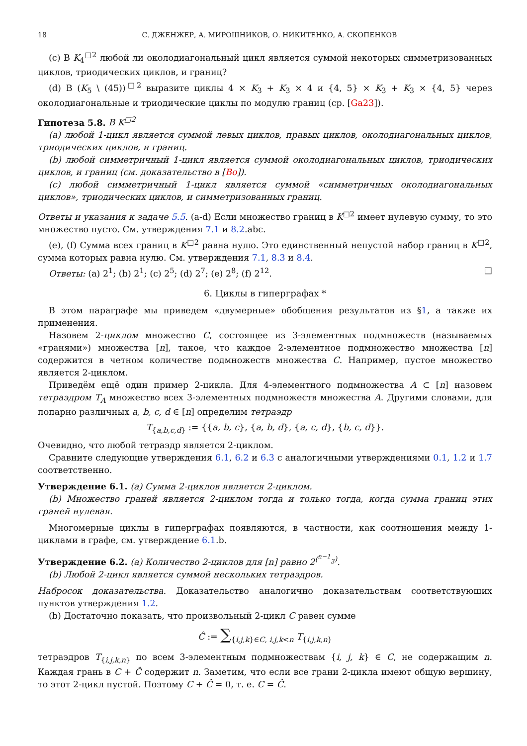18 С. ДЖЕНЖЕР, А. МИРОШНИКОВ, О. НИКИТЕНКО, А. СКОПЕНКОВ
(c) В K<sub>4</sub><sup>□2</sup> любой ли околодиагональный цикл является суммой некоторых симметризованных циклов, триодических циклов, и границ?
(d) В (K<sub>5</sub> \ (45))<sup>□2</sup> выразите циклы 4 × K<sub>3</sub> + K<sub>3</sub> × 4 и {4, 5} × K<sub>3</sub> + K<sub>3</sub> × {4, 5} через околодиагональные и триодические циклы по модулю границ (ср. [Ga23]).
Гипотеза 5.8. В K<sup>□2</sup>
(a) любой 1-цикл является суммой левых циклов, правых циклов, околодиагональных циклов, триодических циклов, и границ.
(b) любой симметричный 1-цикл является суммой околодиагональных циклов, триодических циклов, и границ (см. доказательство в [Bo]).
(c) любой симметричный 1-цикл является суммой «симметричных околодиагональных циклов», триодических циклов, и симметризованных границ.
Ответы и указания к задаче 5.5. (a-d) Если множество границ в K<sup>□2</sup> имеет нулевую сумму, то это множество пусто. См. утверждения 7.1 и 8.2.abc.
(e), (f) Сумма всех границ в K<sup>□2</sup> равна нулю. Это единственный непустой набор границ в K<sup>□2</sup>, сумма которых равна нулю. См. утверждения 7.1, 8.3 и 8.4.
Ответы: (a) 2<sup>1</sup>; (b) 2<sup>1</sup>; (c) 2<sup>5</sup>; (d) 2<sup>7</sup>; (e) 2<sup>8</sup>; (f) 2<sup>12</sup>. □
6. Циклы в гиперграфах *
В этом параграфе мы приведем «двумерные» обобщения результатов из §1, а также их применения.
Назовем 2-циклом множество C, состоящее из 3-элементных подмножеств (называемых «гранями») множества [n], такое, что каждое 2-элементное подмножество множества [n] содержится в четном количестве подмножеств множества C. Например, пустое множество является 2-циклом.
Приведём ещё один пример 2-цикла. Для 4-элементного подмножества A ⊂ [n] назовем тетраэдром T<sub>A</sub> множество всех 3-элементных подмножеств множества A. Другими словами, для попарно различных a, b, c, d ∈ [n] определим тетраэдр
T<sub>{a,b,c,d}</sub> := {{a, b, c}, {a, b, d}, {a, c, d}, {b, c, d}}.
Очевидно, что любой тетраэдр является 2-циклом.
Сравните следующие утверждения 6.1, 6.2 и 6.3 с аналогичными утверждениями 0.1, 1.2 и 1.7 соответственно.
Утверждение 6.1. (a) Сумма 2-циклов является 2-циклом.
(b) Множество граней является 2-циклом тогда и только тогда, когда сумма границ этих граней нулевая.
Многомерные циклы в гиперграфах появляются, в частности, как соотношения между 1-циклами в графе, см. утверждение 6.1.b.
Утверждение 6.2. (a) Количество 2-циклов для [n] равно 2<sup>(<sup>n−1</sup><sub>3</sub>)</sup>.
(b) Любой 2-цикл является суммой нескольких тетраэдров.
Набросок доказательства. Доказательство аналогично доказательствам соответствующих пунктов утверждения 1.2.
(b) Достаточно показать, что произвольный 2-цикл C равен сумме
Ĉ := ∑<sub>{i,j,k}∈C, i,j,k<n</sub> T<sub>{i,j,k,n}</sub>
тетраэдров T<sub>{i,j,k,n}</sub> по всем 3-элементным подмножествам {i, j, k} ∈ C, не содержащим n. Каждая грань в C + Ĉ содержит n. Заметим, что если все грани 2-цикла имеют общую вершину, то этот 2-цикл пустой. Поэтому C + Ĉ = 0, т. е. C = Ĉ.